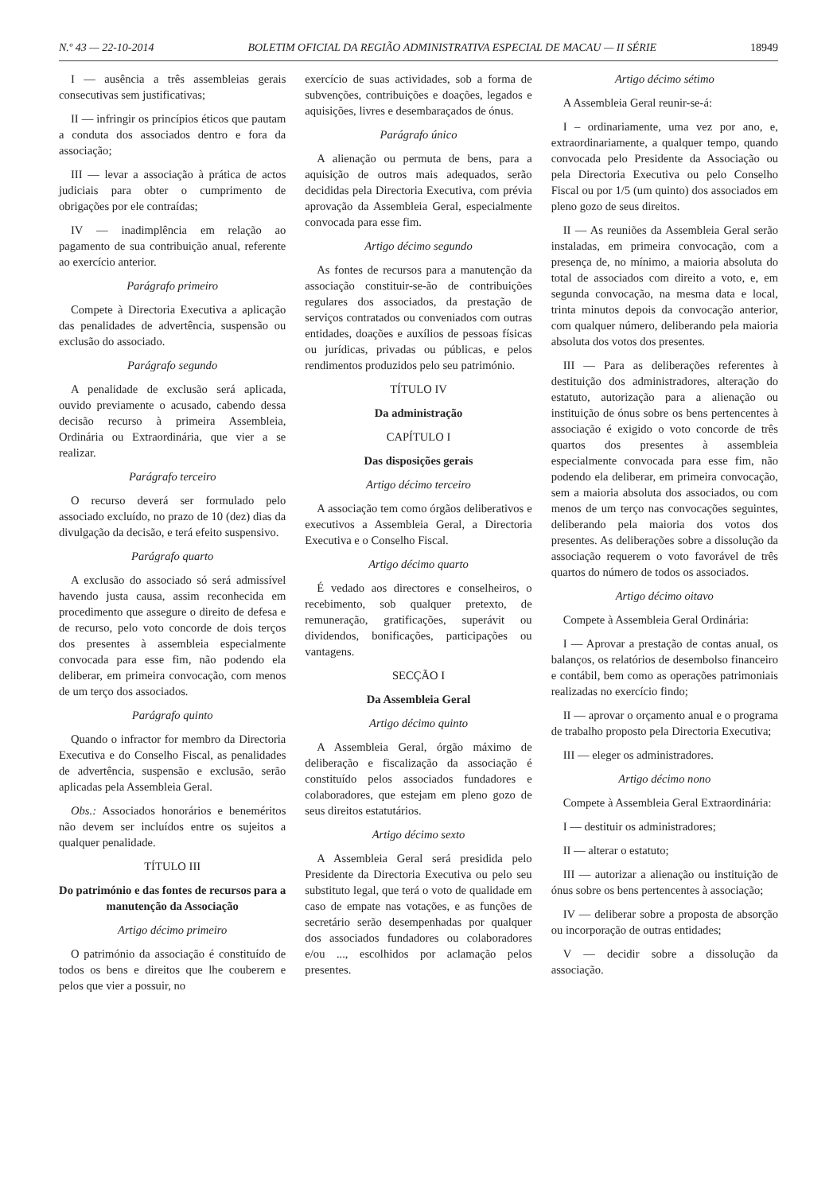N.º 43 — 22-10-2014 BOLETIM OFICIAL DA REGIÃO ADMINISTRATIVA ESPECIAL DE MACAU — II SÉRIE 18949
I — ausência a três assembleias gerais consecutivas sem justificativas;
II — infringir os princípios éticos que pautam a conduta dos associados dentro e fora da associação;
III — levar a associação à prática de actos judiciais para obter o cumprimento de obrigações por ele contraídas;
IV — inadimplência em relação ao pagamento de sua contribuição anual, referente ao exercício anterior.
Parágrafo primeiro
Compete à Directoria Executiva a aplicação das penalidades de advertência, suspensão ou exclusão do associado.
Parágrafo segundo
A penalidade de exclusão será aplicada, ouvido previamente o acusado, cabendo dessa decisão recurso à primeira Assembleia, Ordinária ou Extraordinária, que vier a se realizar.
Parágrafo terceiro
O recurso deverá ser formulado pelo associado excluído, no prazo de 10 (dez) dias da divulgação da decisão, e terá efeito suspensivo.
Parágrafo quarto
A exclusão do associado só será admissível havendo justa causa, assim reconhecida em procedimento que assegure o direito de defesa e de recurso, pelo voto concorde de dois terços dos presentes à assembleia especialmente convocada para esse fim, não podendo ela deliberar, em primeira convocação, com menos de um terço dos associados.
Parágrafo quinto
Quando o infractor for membro da Directoria Executiva e do Conselho Fiscal, as penalidades de advertência, suspensão e exclusão, serão aplicadas pela Assembleia Geral.
Obs.: Associados honorários e beneméritos não devem ser incluídos entre os sujeitos a qualquer penalidade.
TÍTULO III
Do património e das fontes de recursos para a manutenção da Associação
Artigo décimo primeiro
O património da associação é constituído de todos os bens e direitos que lhe couberem e pelos que vier a possuir, no
exercício de suas actividades, sob a forma de subvenções, contribuições e doações, legados e aquisições, livres e desembaraçados de ónus.
Parágrafo único
A alienação ou permuta de bens, para a aquisição de outros mais adequados, serão decididas pela Directoria Executiva, com prévia aprovação da Assembleia Geral, especialmente convocada para esse fim.
Artigo décimo segundo
As fontes de recursos para a manutenção da associação constituir-se-ão de contribuições regulares dos associados, da prestação de serviços contratados ou conveniados com outras entidades, doações e auxílios de pessoas físicas ou jurídicas, privadas ou públicas, e pelos rendimentos produzidos pelo seu património.
TÍTULO IV
Da administração
CAPÍTULO I
Das disposições gerais
Artigo décimo terceiro
A associação tem como órgãos deliberativos e executivos a Assembleia Geral, a Directoria Executiva e o Conselho Fiscal.
Artigo décimo quarto
É vedado aos directores e conselheiros, o recebimento, sob qualquer pretexto, de remuneração, gratificações, superávit ou dividendos, bonificações, participações ou vantagens.
SECÇÃO I
Da Assembleia Geral
Artigo décimo quinto
A Assembleia Geral, órgão máximo de deliberação e fiscalização da associação é constituído pelos associados fundadores e colaboradores, que estejam em pleno gozo de seus direitos estatutários.
Artigo décimo sexto
A Assembleia Geral será presidida pelo Presidente da Directoria Executiva ou pelo seu substituto legal, que terá o voto de qualidade em caso de empate nas votações, e as funções de secretário serão desempenhadas por qualquer dos associados fundadores ou colaboradores e/ou ..., escolhidos por aclamação pelos presentes.
Artigo décimo sétimo
A Assembleia Geral reunir-se-á:
I – ordinariamente, uma vez por ano, e, extraordinariamente, a qualquer tempo, quando convocada pelo Presidente da Associação ou pela Directoria Executiva ou pelo Conselho Fiscal ou por 1/5 (um quinto) dos associados em pleno gozo de seus direitos.
II — As reuniões da Assembleia Geral serão instaladas, em primeira convocação, com a presença de, no mínimo, a maioria absoluta do total de associados com direito a voto, e, em segunda convocação, na mesma data e local, trinta minutos depois da convocação anterior, com qualquer número, deliberando pela maioria absoluta dos votos dos presentes.
III — Para as deliberações referentes à destituição dos administradores, alteração do estatuto, autorização para a alienação ou instituição de ónus sobre os bens pertencentes à associação é exigido o voto concorde de três quartos dos presentes à assembleia especialmente convocada para esse fim, não podendo ela deliberar, em primeira convocação, sem a maioria absoluta dos associados, ou com menos de um terço nas convocações seguintes, deliberando pela maioria dos votos dos presentes. As deliberações sobre a dissolução da associação requerem o voto favorável de três quartos do número de todos os associados.
Artigo décimo oitavo
Compete à Assembleia Geral Ordinária:
I — Aprovar a prestação de contas anual, os balanços, os relatórios de desembolso financeiro e contábil, bem como as operações patrimoniais realizadas no exercício findo;
II — aprovar o orçamento anual e o programa de trabalho proposto pela Directoria Executiva;
III — eleger os administradores.
Artigo décimo nono
Compete à Assembleia Geral Extraordinária:
I — destituir os administradores;
II — alterar o estatuto;
III — autorizar a alienação ou instituição de ónus sobre os bens pertencentes à associação;
IV — deliberar sobre a proposta de absorção ou incorporação de outras entidades;
V — decidir sobre a dissolução da associação.